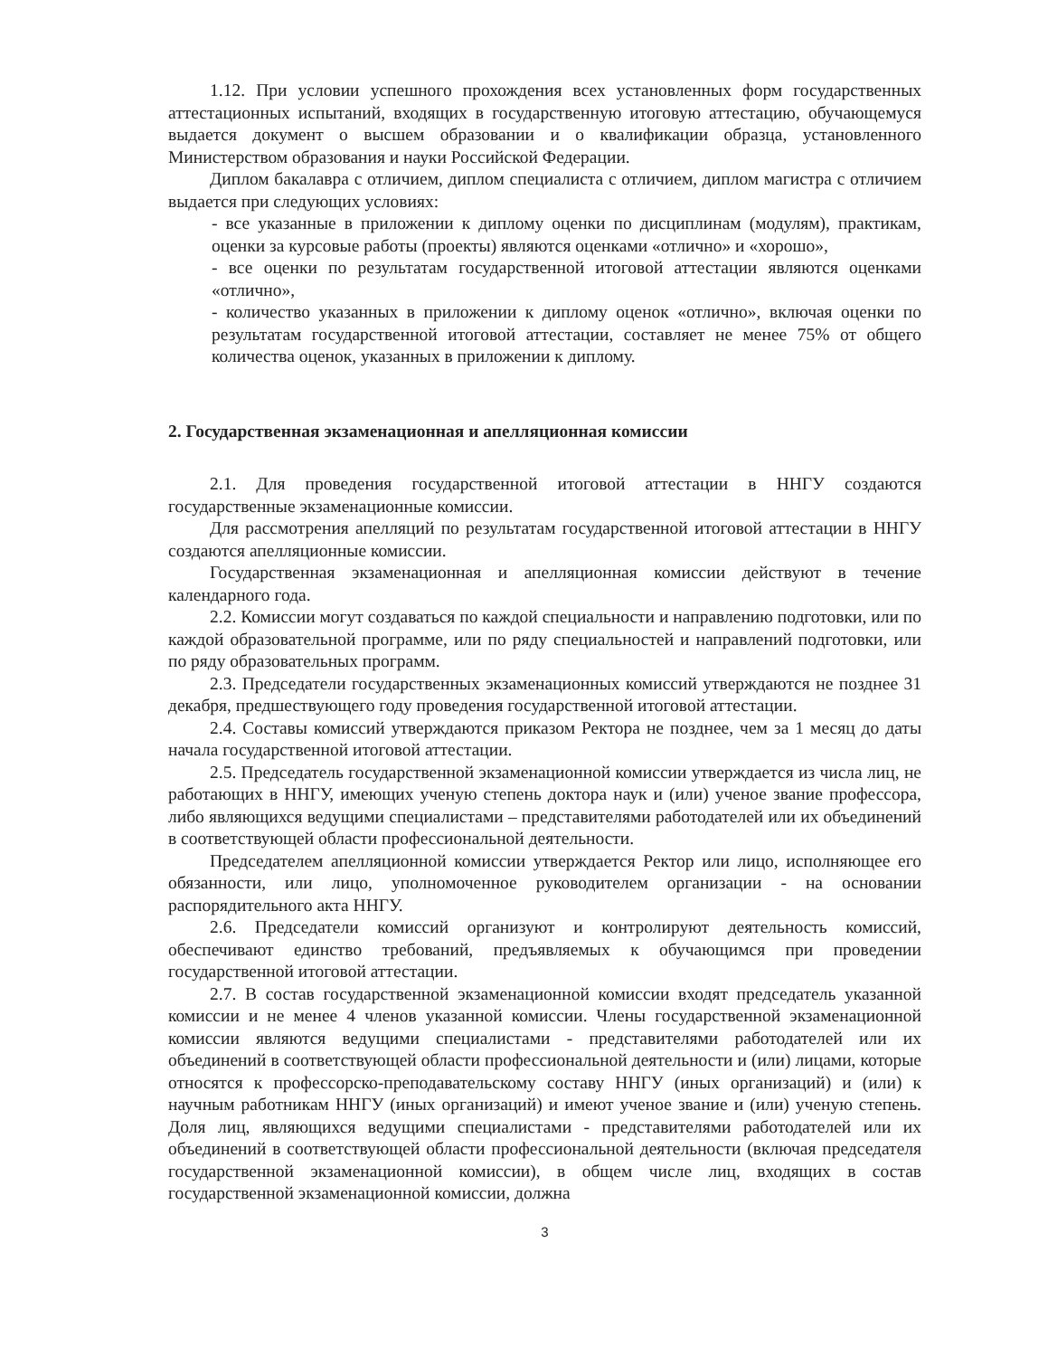1.12. При условии успешного прохождения всех установленных форм государственных аттестационных испытаний, входящих в государственную итоговую аттестацию, обучающемуся выдается документ о высшем образовании и о квалификации образца, установленного Министерством образования и науки Российской Федерации.
Диплом бакалавра с отличием, диплом специалиста с отличием, диплом магистра с отличием выдается при следующих условиях:
- все указанные в приложении к диплому оценки по дисциплинам (модулям), практикам, оценки за курсовые работы (проекты) являются оценками «отлично» и «хорошо»,
- все оценки по результатам государственной итоговой аттестации являются оценками «отлично»,
- количество указанных в приложении к диплому оценок «отлично», включая оценки по результатам государственной итоговой аттестации, составляет не менее 75% от общего количества оценок, указанных в приложении к диплому.
2. Государственная экзаменационная и апелляционная комиссии
2.1. Для проведения государственной итоговой аттестации в ННГУ создаются государственные экзаменационные комиссии.
Для рассмотрения апелляций по результатам государственной итоговой аттестации в ННГУ создаются апелляционные комиссии.
Государственная экзаменационная и апелляционная комиссии действуют в течение календарного года.
2.2. Комиссии могут создаваться по каждой специальности и направлению подготовки, или по каждой образовательной программе, или по ряду специальностей и направлений подготовки, или по ряду образовательных программ.
2.3. Председатели государственных экзаменационных комиссий утверждаются не позднее 31 декабря, предшествующего году проведения государственной итоговой аттестации.
2.4. Составы комиссий утверждаются приказом Ректора не позднее, чем за 1 месяц до даты начала государственной итоговой аттестации.
2.5. Председатель государственной экзаменационной комиссии утверждается из числа лиц, не работающих в ННГУ, имеющих ученую степень доктора наук и (или) ученое звание профессора, либо являющихся ведущими специалистами – представителями работодателей или их объединений в соответствующей области профессиональной деятельности.
Председателем апелляционной комиссии утверждается Ректор или лицо, исполняющее его обязанности, или лицо, уполномоченное руководителем организации - на основании распорядительного акта ННГУ.
2.6. Председатели комиссий организуют и контролируют деятельность комиссий, обеспечивают единство требований, предъявляемых к обучающимся при проведении государственной итоговой аттестации.
2.7. В состав государственной экзаменационной комиссии входят председатель указанной комиссии и не менее 4 членов указанной комиссии. Члены государственной экзаменационной комиссии являются ведущими специалистами - представителями работодателей или их объединений в соответствующей области профессиональной деятельности и (или) лицами, которые относятся к профессорско-преподавательскому составу ННГУ (иных организаций) и (или) к научным работникам ННГУ (иных организаций) и имеют ученое звание и (или) ученую степень. Доля лиц, являющихся ведущими специалистами - представителями работодателей или их объединений в соответствующей области профессиональной деятельности (включая председателя государственной экзаменационной комиссии), в общем числе лиц, входящих в состав государственной экзаменационной комиссии, должна
3